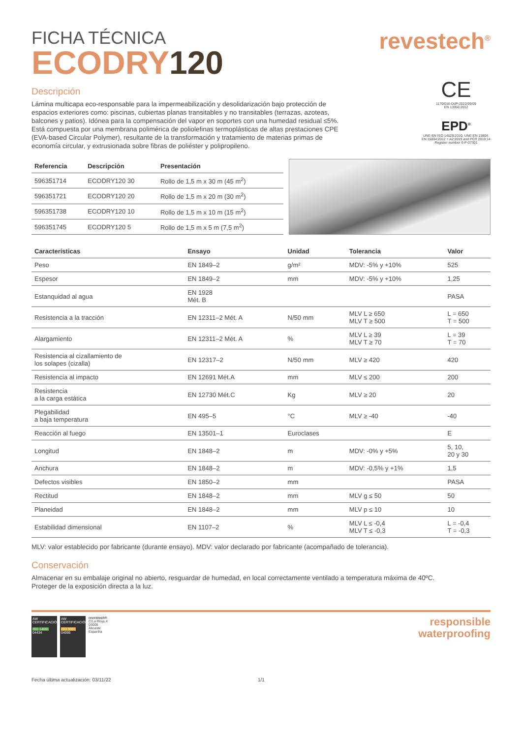FICHA TÉCNICA
ECODRY120
revestech<sup>®</sup>
Descripción
Lámina multicapa eco-responsable para la impermeabilización y desolidarización bajo protección de espacios exteriores como: piscinas, cubiertas planas transitables y no transitables (terrazas, azoteas, balcones y patios). Idónea para la compensación del vapor en soportes con una humedad residual ≤5%. Está compuesta por una membrana polimérica de poliolefinas termoplásticas de altas prestaciones CPE (EVA-based Circular Polymer), resultante de la transformación y tratamiento de materias primas de economía circular, y extrusionada sobre fibras de poliéster y polipropileno.
CE
1170/016-DdP-2022/09/09
EN 13956:2012
EPD<sup>®</sup>
UNE-EN ISO 14025:2010, UNE-EN 15804: EN 15804:2012 + A2:2019 and PCR 2019:14 Register number S-P-07301
| Referencia | Descripción | Presentación |
| --- | --- | --- |
| 596351714 | ECODRY120 30 | Rollo de 1,5 m x 30 m (45 m<sup>2</sup>) |
| 596351721 | ECODRY120 20 | Rollo de 1,5 m x 20 m (30 m<sup>2</sup>) |
| 596351738 | ECODRY120 10 | Rollo de 1,5 m x 10 m (15 m<sup>2</sup>) |
| 596351745 | ECODRY120 5 | Rollo de 1,5 m x 5 m (7,5 m<sup>2</sup>) |
| Características | Ensayo | Unidad | Tolerancia | Valor |
| --- | --- | --- | --- | --- |
| Peso | EN 1849–2 | g/m² | MDV: -5% y +10% | 525 |
| Espesor | EN 1849–2 | mm | MDV: -5% y +10% | 1,25 |
| Estanquidad al agua | EN 1928 Mét. B | | | PASA |
| Resistencia a la tracción | EN 12311–2 Mét. A | N/50 mm | MLV L ≥ 650 MLV T ≥ 500 | L = 650 T = 500 |
| Alargamiento | EN 12311–2 Mét. A | % | MLV L ≥ 39 MLV T ≥ 70 | L = 39 T = 70 |
| Resistencia al cizallamiento de los solapes (cizalla) | EN 12317–2 | N/50 mm | MLV ≥ 420 | 420 |
| Resistencia al impacto | EN 12691 Mét.A | mm | MLV ≤ 200 | 200 |
| Resistencia a la carga estática | EN 12730 Mét.C | Kg | MLV ≥ 20 | 20 |
| Plegabilidad a baja temperatura | EN 495–5 | °C | MLV ≥ -40 | -40 |
| Reacción al fuego | EN 13501–1 | Euroclases | | E |
| Longitud | EN 1848–2 | m | MDV: -0% y +5% | 5, 10, 20 y 30 |
| Anchura | EN 1848–2 | m | MDV: -0,5% y +1% | 1,5 |
| Defectos visibles | EN 1850–2 | mm | | PASA |
| Rectitud | EN 1848–2 | mm | MLV g ≤ 50 | 50 |
| Planeidad | EN 1848–2 | mm | MLV p ≤ 10 | 10 |
| Estabilidad dimensional | EN 1107–2 | % | MLV L ≤ -0,4 MLV T ≤ -0,3 | L = -0,4 T = -0,3 |
MLV: valor establecido por fabricante (durante ensayo). MDV: valor declarado por fabricante (acompañado de tolerancia).
Conservación
Almacenar en su embalaje original no abierto, resguardar de humedad, en local correctamente ventilado a temperatura máxima de 40ºC.
Proteger de la exposición directa a la luz.
AW CERTIFICACIÓN
ISO 14001
04434
AW CERTIFICACIÓN
ISO 9001
04095
revestech®
C/La Rioja,4
03006
Alicante
Espanha
responsible
waterproofing
Fecha última actualización: 03/11/22 1/1